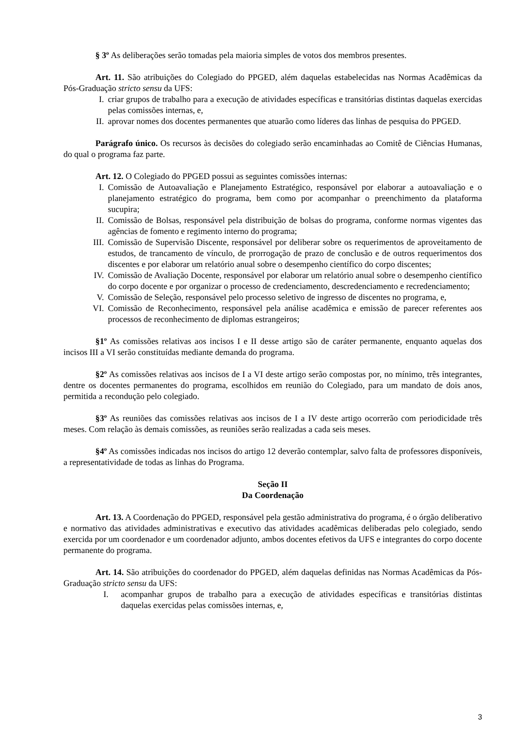§ 3º As deliberações serão tomadas pela maioria simples de votos dos membros presentes.
Art. 11. São atribuições do Colegiado do PPGED, além daquelas estabelecidas nas Normas Acadêmicas da Pós-Graduação stricto sensu da UFS:
I. criar grupos de trabalho para a execução de atividades específicas e transitórias distintas daquelas exercidas pelas comissões internas, e,
II. aprovar nomes dos docentes permanentes que atuarão como líderes das linhas de pesquisa do PPGED.
Parágrafo único. Os recursos às decisões do colegiado serão encaminhadas ao Comitê de Ciências Humanas, do qual o programa faz parte.
Art. 12. O Colegiado do PPGED possui as seguintes comissões internas:
I. Comissão de Autoavaliação e Planejamento Estratégico, responsável por elaborar a autoavaliação e o planejamento estratégico do programa, bem como por acompanhar o preenchimento da plataforma sucupira;
II. Comissão de Bolsas, responsável pela distribuição de bolsas do programa, conforme normas vigentes das agências de fomento e regimento interno do programa;
III. Comissão de Supervisão Discente, responsável por deliberar sobre os requerimentos de aproveitamento de estudos, de trancamento de vínculo, de prorrogação de prazo de conclusão e de outros requerimentos dos discentes e por elaborar um relatório anual sobre o desempenho científico do corpo discentes;
IV. Comissão de Avaliação Docente, responsável por elaborar um relatório anual sobre o desempenho científico do corpo docente e por organizar o processo de credenciamento, descredenciamento e recredenciamento;
V. Comissão de Seleção, responsável pelo processo seletivo de ingresso de discentes no programa, e,
VI. Comissão de Reconhecimento, responsável pela análise acadêmica e emissão de parecer referentes aos processos de reconhecimento de diplomas estrangeiros;
§1º As comissões relativas aos incisos I e II desse artigo são de caráter permanente, enquanto aquelas dos incisos III a VI serão constituídas mediante demanda do programa.
§2º As comissões relativas aos incisos de I a VI deste artigo serão compostas por, no mínimo, três integrantes, dentre os docentes permanentes do programa, escolhidos em reunião do Colegiado, para um mandato de dois anos, permitida a recondução pelo colegiado.
§3º As reuniões das comissões relativas aos incisos de I a IV deste artigo ocorrerão com periodicidade três meses. Com relação às demais comissões, as reuniões serão realizadas a cada seis meses.
§4º As comissões indicadas nos incisos do artigo 12 deverão contemplar, salvo falta de professores disponíveis, a representatividade de todas as linhas do Programa.
Seção II
Da Coordenação
Art. 13. A Coordenação do PPGED, responsável pela gestão administrativa do programa, é o órgão deliberativo e normativo das atividades administrativas e executivo das atividades acadêmicas deliberadas pelo colegiado, sendo exercida por um coordenador e um coordenador adjunto, ambos docentes efetivos da UFS e integrantes do corpo docente permanente do programa.
Art. 14. São atribuições do coordenador do PPGED, além daquelas definidas nas Normas Acadêmicas da Pós-Graduação stricto sensu da UFS:
I. acompanhar grupos de trabalho para a execução de atividades específicas e transitórias distintas daquelas exercidas pelas comissões internas, e,
3